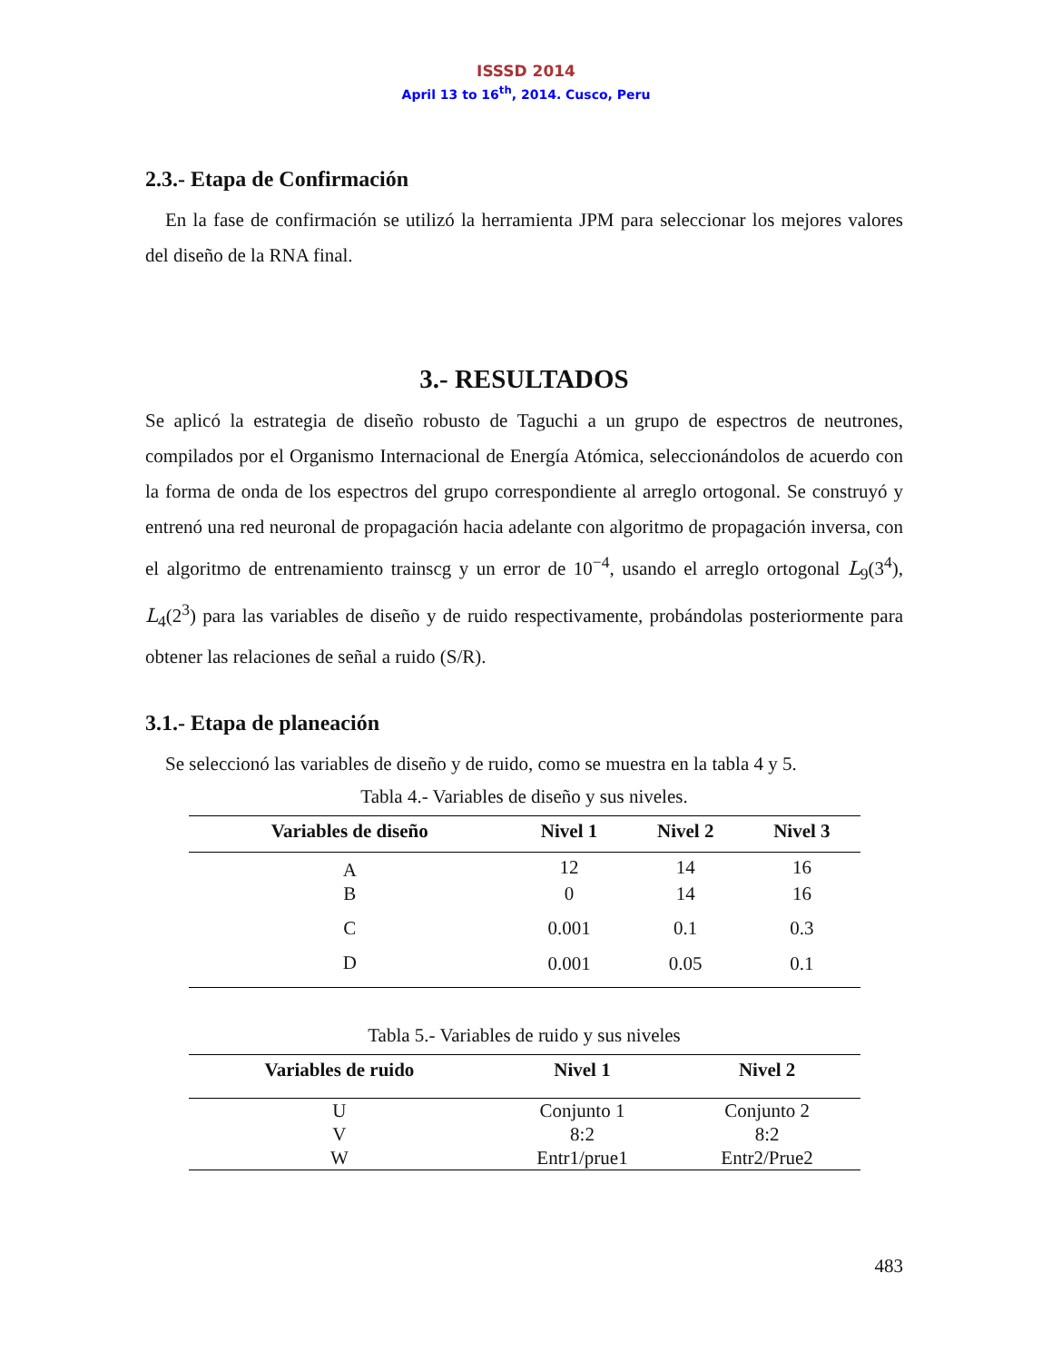ISSSD 2014
April 13 to 16<sup>th</sup>, 2014. Cusco, Peru
2.3.- Etapa de Confirmación
En la fase de confirmación se utilizó la herramienta JPM para seleccionar los mejores valores del diseño de la RNA final.
3.- RESULTADOS
Se aplicó la estrategia de diseño robusto de Taguchi a un grupo de espectros de neutrones, compilados por el Organismo Internacional de Energía Atómica, seleccionándolos de acuerdo con la forma de onda de los espectros del grupo correspondiente al arreglo ortogonal. Se construyó y entrenó una red neuronal de propagación hacia adelante con algoritmo de propagación inversa, con el algoritmo de entrenamiento trainscg y un error de 10<sup>−4</sup>, usando el arreglo ortogonal L<sub>9</sub>(3<sup>4</sup>), L<sub>4</sub>(2<sup>3</sup>) para las variables de diseño y de ruido respectivamente, probándolas posteriormente para obtener las relaciones de señal a ruido (S/R).
3.1.- Etapa de planeación
Se seleccionó las variables de diseño y de ruido, como se muestra en la tabla 4 y 5.
Tabla 4.- Variables de diseño y sus niveles.
| Variables de diseño | Nivel 1 | Nivel 2 | Nivel 3 |
| --- | --- | --- | --- |
| A | 12 | 14 | 16 |
| B | 0 | 14 | 16 |
| C | 0.001 | 0.1 | 0.3 |
| D | 0.001 | 0.05 | 0.1 |
Tabla 5.- Variables de ruido y sus niveles
| Variables de ruido | Nivel 1 | Nivel 2 |
| --- | --- | --- |
| U | Conjunto 1 | Conjunto 2 |
| V | 8:2 | 8:2 |
| W | Entr1/prue1 | Entr2/Prue2 |
483